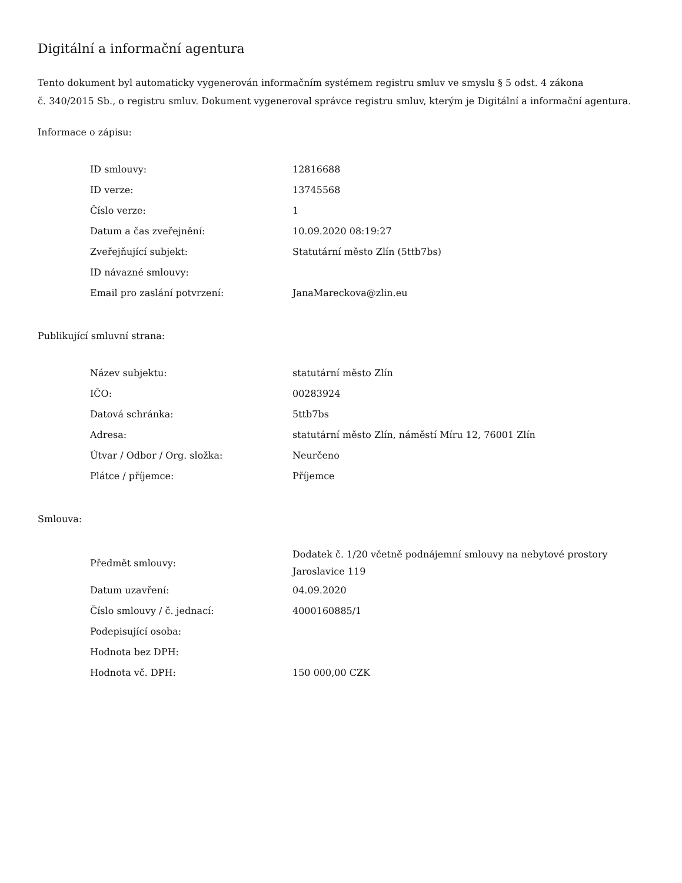Digitální a informační agentura
Tento dokument byl automaticky vygenerován informačním systémem registru smluv ve smyslu § 5 odst. 4 zákona
č. 340/2015 Sb., o registru smluv. Dokument vygeneroval správce registru smluv, kterým je Digitální a informační agentura.
Informace o zápisu:
| ID smlouvy: | 12816688 |
| ID verze: | 13745568 |
| Číslo verze: | 1 |
| Datum a čas zveřejnění: | 10.09.2020 08:19:27 |
| Zveřejňující subjekt: | Statutární město Zlín (5ttb7bs) |
| ID návazné smlouvy: | |
| Email pro zaslání potvrzení: | JanaMareckova@zlin.eu |
Publikující smluvní strana:
| Název subjektu: | statutární město Zlín |
| IČO: | 00283924 |
| Datová schránka: | 5ttb7bs |
| Adresa: | statutární město Zlín, náměstí Míru 12, 76001 Zlín |
| Útvar / Odbor / Org. složka: | Neurčeno |
| Plátce / příjemce: | Příjemce |
Smlouva:
| Předmět smlouvy: | Dodatek č. 1/20 včetně podnájemní smlouvy na nebytové prostory Jaroslavice 119 |
| Datum uzavření: | 04.09.2020 |
| Číslo smlouvy / č. jednací: | 4000160885/1 |
| Podepisující osoba: | |
| Hodnota bez DPH: | |
| Hodnota vč. DPH: | 150 000,00 CZK |